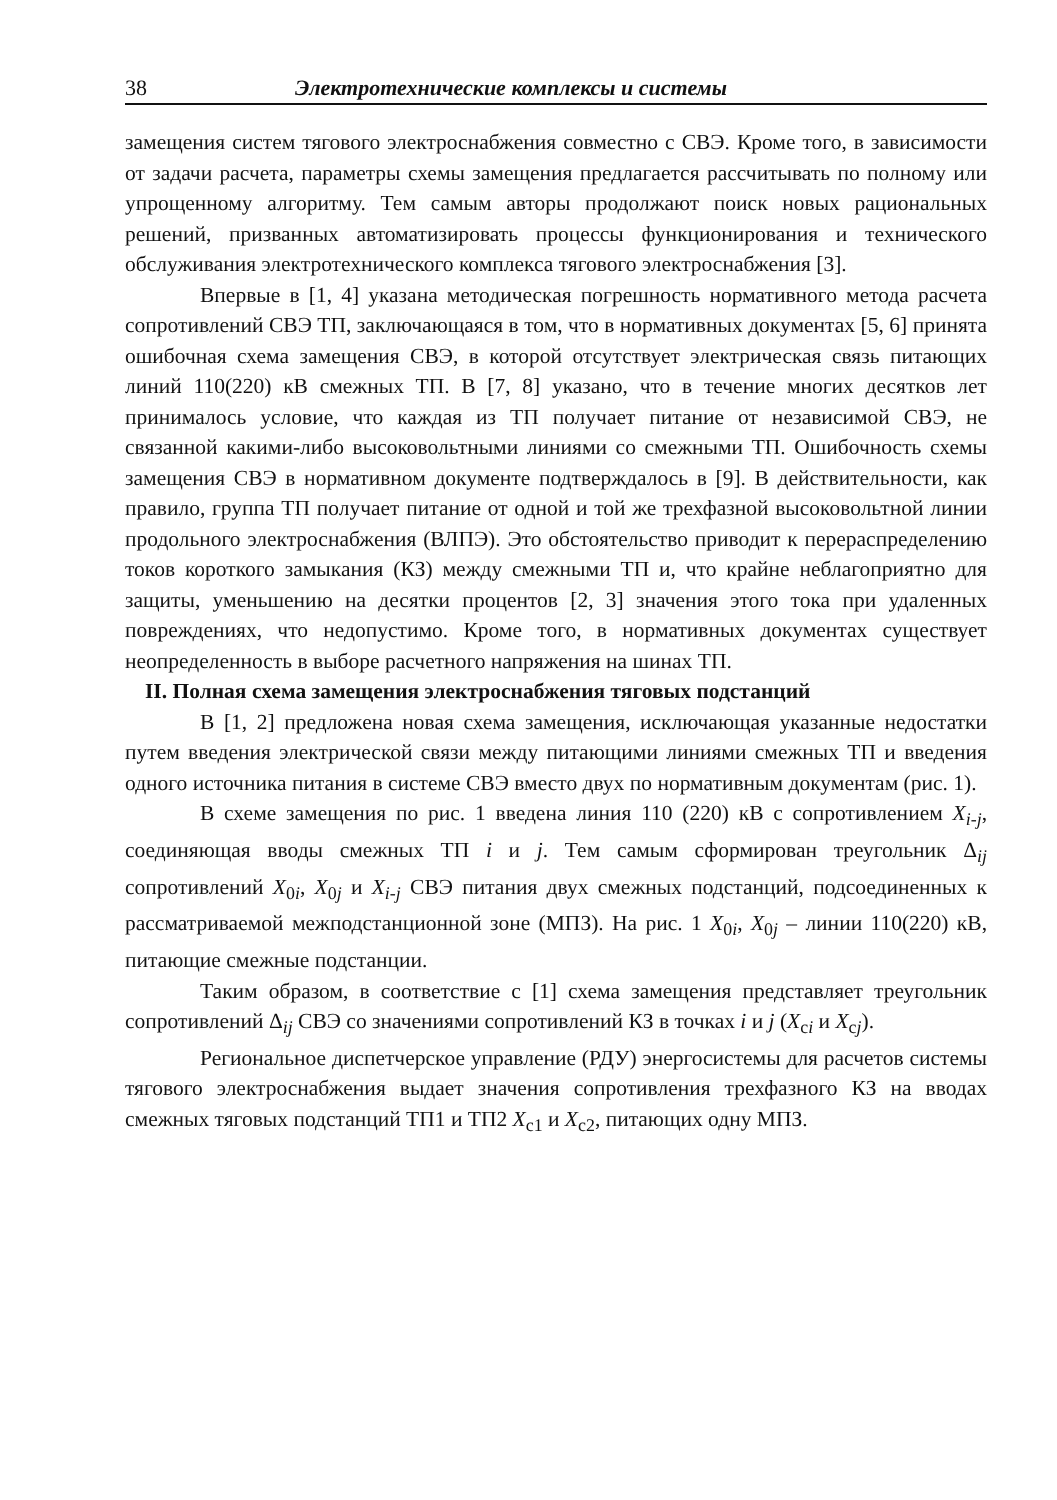38 Электротехнические комплексы и системы
замещения систем тягового электроснабжения совместно с СВЭ. Кроме того, в зависимости от задачи расчета, параметры схемы замещения предлагается рассчитывать по полному или упрощенному алгоритму. Тем самым авторы продолжают поиск новых рациональных решений, призванных автоматизировать процессы функционирования и технического обслуживания электротехнического комплекса тягового электроснабжения [3].
Впервые в [1, 4] указана методическая погрешность нормативного метода расчета сопротивлений СВЭ ТП, заключающаяся в том, что в нормативных документах [5, 6] принята ошибочная схема замещения СВЭ, в которой отсутствует электрическая связь питающих линий 110(220) кВ смежных ТП. В [7, 8] указано, что в течение многих десятков лет принималось условие, что каждая из ТП получает питание от независимой СВЭ, не связанной какими-либо высоковольтными линиями со смежными ТП. Ошибочность схемы замещения СВЭ в нормативном документе подтверждалось в [9]. В действительности, как правило, группа ТП получает питание от одной и той же трехфазной высоковольтной линии продольного электроснабжения (ВЛПЭ). Это обстоятельство приводит к перераспределению токов короткого замыкания (КЗ) между смежными ТП и, что крайне неблагоприятно для защиты, уменьшению на десятки процентов [2, 3] значения этого тока при удаленных повреждениях, что недопустимо. Кроме того, в нормативных документах существует неопределенность в выборе расчетного напряжения на шинах ТП.
II. Полная схема замещения электроснабжения тяговых подстанций
В [1, 2] предложена новая схема замещения, исключающая указанные недостатки путем введения электрической связи между питающими линиями смежных ТП и введения одного источника питания в системе СВЭ вместо двух по нормативным документам (рис. 1).
В схеме замещения по рис. 1 введена линия 110 (220) кВ с сопротивлением X<sub>i-j</sub>, соединяющая вводы смежных ТП i и j. Тем самым сформирован треугольник Δ<sub>ij</sub> сопротивлений X<sub>0i</sub>, X<sub>0j</sub> и X<sub>i-j</sub> СВЭ питания двух смежных подстанций, подсоединенных к рассматриваемой межподстанционной зоне (МПЗ). На рис. 1 X<sub>0i</sub>, X<sub>0j</sub> – линии 110(220) кВ, питающие смежные подстанции.
Таким образом, в соответствие с [1] схема замещения представляет треугольник сопротивлений Δ<sub>ij</sub> СВЭ со значениями сопротивлений КЗ в точках i и j (X<sub>ci</sub> и X<sub>cj</sub>).
Региональное диспетчерское управление (РДУ) энергосистемы для расчетов системы тягового электроснабжения выдает значения сопротивления трехфазного КЗ на вводах смежных тяговых подстанций ТП1 и ТП2 X<sub>c1</sub> и X<sub>c2</sub>, питающих одну МПЗ.